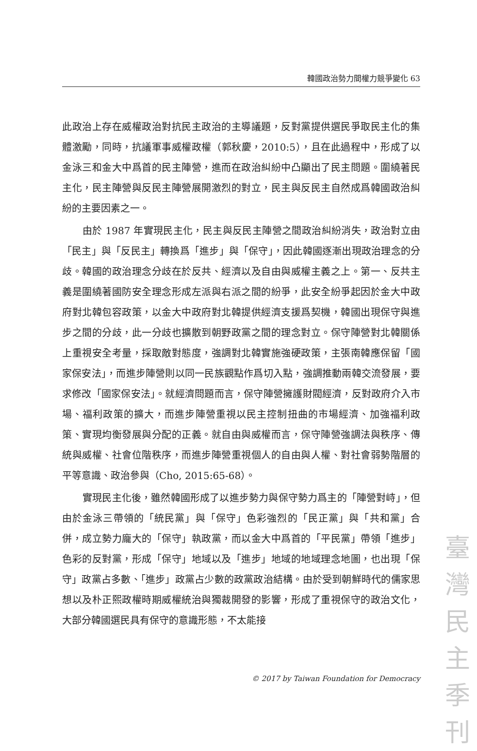韓國政治勢力間權力競爭變化 63
此政治上存在威權政治對抗民主政治的主導議題，反對黨提供選民爭取民主化的集體激勵，同時，抗議軍事威權政權（郭秋慶，2010:5），且在此過程中，形成了以金泳三和金大中爲首的民主陣營，進而在政治糾紛中凸顯出了民主問題。圍繞著民主化，民主陣營與反民主陣營展開激烈的對立，民主與反民主自然成爲韓國政治糾紛的主要因素之一。
由於 1987 年實現民主化，民主與反民主陣營之間政治糾紛消失，政治對立由「民主」與「反民主」轉換爲「進步」與「保守」，因此韓國逐漸出現政治理念的分歧。韓國的政治理念分歧在於反共、經濟以及自由與威權主義之上。第一、反共主義是圍繞著國防安全理念形成左派與右派之間的紛爭，此安全紛爭起因於金大中政府對北韓包容政策，以金大中政府對北韓提供經濟支援爲契機，韓國出現保守與進步之間的分歧，此一分歧也擴散到朝野政黨之間的理念對立。保守陣營對北韓關係上重視安全考量，採取敵對態度，強調對北韓實施強硬政策，主張南韓應保留「國家保安法」，而進步陣營則以同一民族觀點作爲切入點，強調推動兩韓交流發展，要求修改「國家保安法」。就經濟問題而言，保守陣營擁護財閥經濟，反對政府介入市場、福利政策的擴大，而進步陣營重視以民主控制扭曲的市場經濟、加強福利政策、實現均衡發展與分配的正義。就自由與威權而言，保守陣營強調法與秩序、傳統與威權、社會位階秩序，而進步陣營重視個人的自由與人權、對社會弱勢階層的平等意識、政治參與（Cho, 2015:65-68）。
實現民主化後，雖然韓國形成了以進步勢力與保守勢力爲主的「陣營對峙」，但由於金泳三帶領的「統民黨」與「保守」色彩強烈的「民正黨」與「共和黨」合併，成立勢力龐大的「保守」執政黨，而以金大中爲首的「平民黨」帶領「進步」色彩的反對黨，形成「保守」地域以及「進步」地域的地域理念地圖，也出現「保守」政黨占多數、「進步」政黨占少數的政黨政治結構。由於受到朝鮮時代的儒家思想以及朴正熙政權時期威權統治與獨裁開發的影響，形成了重視保守的政治文化，大部分韓國選民具有保守的意識形態，不太能接
© 2017 by Taiwan Foundation for Democracy
臺
灣
民
主
季
刊